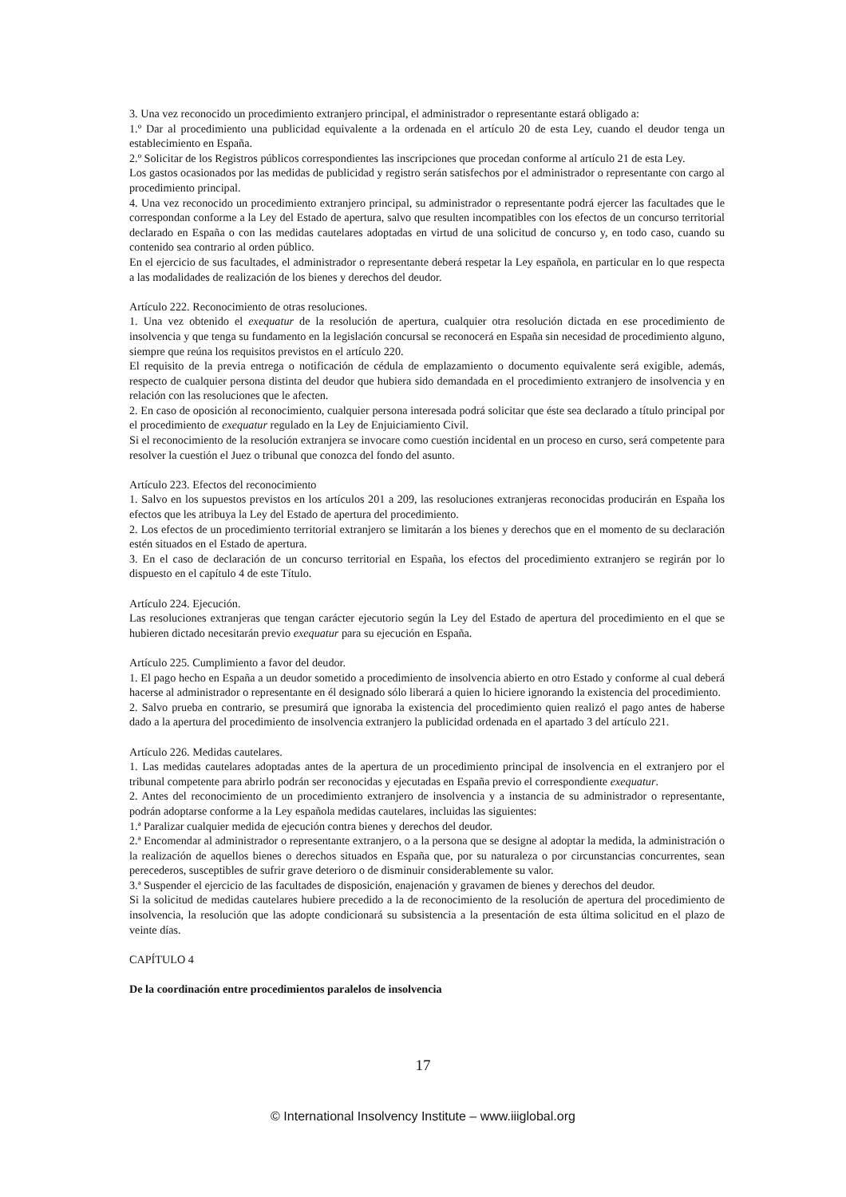3. Una vez reconocido un procedimiento extranjero principal, el administrador o representante estará obligado a:
1.º Dar al procedimiento una publicidad equivalente a la ordenada en el artículo 20 de esta Ley, cuando el deudor tenga un establecimiento en España.
2.º Solicitar de los Registros públicos correspondientes las inscripciones que procedan conforme al artículo 21 de esta Ley.
Los gastos ocasionados por las medidas de publicidad y registro serán satisfechos por el administrador o representante con cargo al procedimiento principal.
4. Una vez reconocido un procedimiento extranjero principal, su administrador o representante podrá ejercer las facultades que le correspondan conforme a la Ley del Estado de apertura, salvo que resulten incompatibles con los efectos de un concurso territorial declarado en España o con las medidas cautelares adoptadas en virtud de una solicitud de concurso y, en todo caso, cuando su contenido sea contrario al orden público.
En el ejercicio de sus facultades, el administrador o representante deberá respetar la Ley española, en particular en lo que respecta a las modalidades de realización de los bienes y derechos del deudor.
Artículo 222. Reconocimiento de otras resoluciones.
1. Una vez obtenido el exequatur de la resolución de apertura, cualquier otra resolución dictada en ese procedimiento de insolvencia y que tenga su fundamento en la legislación concursal se reconocerá en España sin necesidad de procedimiento alguno, siempre que reúna los requisitos previstos en el artículo 220.
El requisito de la previa entrega o notificación de cédula de emplazamiento o documento equivalente será exigible, además, respecto de cualquier persona distinta del deudor que hubiera sido demandada en el procedimiento extranjero de insolvencia y en relación con las resoluciones que le afecten.
2. En caso de oposición al reconocimiento, cualquier persona interesada podrá solicitar que éste sea declarado a título principal por el procedimiento de exequatur regulado en la Ley de Enjuiciamiento Civil.
Si el reconocimiento de la resolución extranjera se invocare como cuestión incidental en un proceso en curso, será competente para resolver la cuestión el Juez o tribunal que conozca del fondo del asunto.
Artículo 223. Efectos del reconocimiento
1. Salvo en los supuestos previstos en los artículos 201 a 209, las resoluciones extranjeras reconocidas producirán en España los efectos que les atribuya la Ley del Estado de apertura del procedimiento.
2. Los efectos de un procedimiento territorial extranjero se limitarán a los bienes y derechos que en el momento de su declaración estén situados en el Estado de apertura.
3. En el caso de declaración de un concurso territorial en España, los efectos del procedimiento extranjero se regirán por lo dispuesto en el capítulo 4 de este Título.
Artículo 224. Ejecución.
Las resoluciones extranjeras que tengan carácter ejecutorio según la Ley del Estado de apertura del procedimiento en el que se hubieren dictado necesitarán previo exequatur para su ejecución en España.
Artículo 225. Cumplimiento a favor del deudor.
1. El pago hecho en España a un deudor sometido a procedimiento de insolvencia abierto en otro Estado y conforme al cual deberá hacerse al administrador o representante en él designado sólo liberará a quien lo hiciere ignorando la existencia del procedimiento.
2. Salvo prueba en contrario, se presumirá que ignoraba la existencia del procedimiento quien realizó el pago antes de haberse dado a la apertura del procedimiento de insolvencia extranjero la publicidad ordenada en el apartado 3 del artículo 221.
Artículo 226. Medidas cautelares.
1. Las medidas cautelares adoptadas antes de la apertura de un procedimiento principal de insolvencia en el extranjero por el tribunal competente para abrirlo podrán ser reconocidas y ejecutadas en España previo el correspondiente exequatur.
2. Antes del reconocimiento de un procedimiento extranjero de insolvencia y a instancia de su administrador o representante, podrán adoptarse conforme a la Ley española medidas cautelares, incluidas las siguientes:
1.ª Paralizar cualquier medida de ejecución contra bienes y derechos del deudor.
2.ª Encomendar al administrador o representante extranjero, o a la persona que se designe al adoptar la medida, la administración o la realización de aquellos bienes o derechos situados en España que, por su naturaleza o por circunstancias concurrentes, sean perecederos, susceptibles de sufrir grave deterioro o de disminuir considerablemente su valor.
3.ª Suspender el ejercicio de las facultades de disposición, enajenación y gravamen de bienes y derechos del deudor.
Si la solicitud de medidas cautelares hubiere precedido a la de reconocimiento de la resolución de apertura del procedimiento de insolvencia, la resolución que las adopte condicionará su subsistencia a la presentación de esta última solicitud en el plazo de veinte días.
CAPÍTULO 4
De la coordinación entre procedimientos paralelos de insolvencia
17
© International Insolvency Institute – www.iiiglobal.org